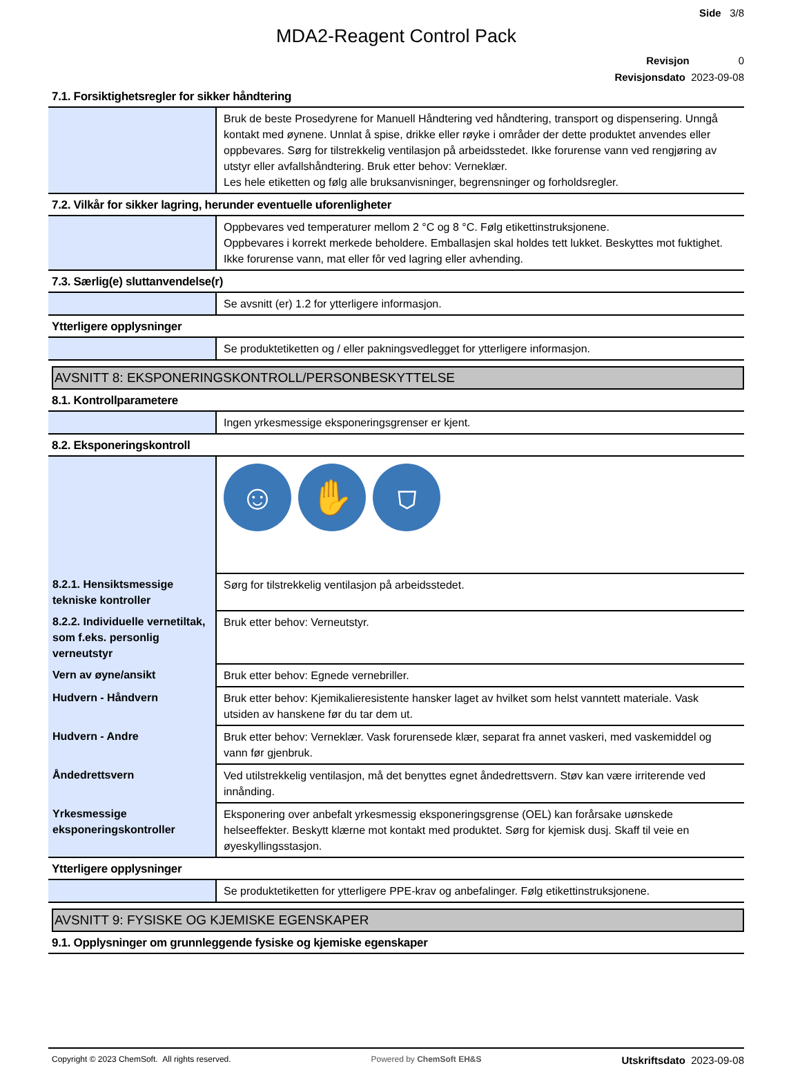Side 3/8
MDA2-Reagent Control Pack
Revisjon 0
Revisjonsdato 2023-09-08
7.1. Forsiktighetsregler for sikker håndtering
| | Bruk de beste Prosedyrene for Manuell Håndtering ved håndtering, transport og dispensering. Unngå kontakt med øynene. Unnlat å spise, drikke eller røyke i områder der dette produktet anvendes eller oppbevares. Sørg for tilstrekkelig ventilasjon på arbeidsstedet. Ikke forurense vann ved rengjøring av utstyr eller avfallshåndtering. Bruk etter behov: Verneklær. Les hele etiketten og følg alle bruksanvisninger, begrensninger og forholdsregler. |
7.2. Vilkår for sikker lagring, herunder eventuelle uforenligheter
| | Oppbevares ved temperaturer mellom 2 °C og 8 °C. Følg etikettinstruksjonene. Oppbevares i korrekt merkede beholdere. Emballasjen skal holdes tett lukket. Beskyttes mot fuktighet. Ikke forurense vann, mat eller fôr ved lagring eller avhending. |
7.3. Særlig(e) sluttanvendelse(r)
| | Se avsnitt (er) 1.2 for ytterligere informasjon. |
Ytterligere opplysninger
| | Se produktetiketten og / eller pakningsvedlegget for ytterligere informasjon. |
AVSNITT 8: EKSPONERINGSKONTROLL/PERSONBESKYTTELSE
8.1. Kontrollparametere
| | Ingen yrkesmessige eksponeringsgrenser er kjent. |
8.2. Eksponeringskontroll
| | ☺ ✋ ⛉ |
| 8.2.1. Hensiktsmessige tekniske kontroller | Sørg for tilstrekkelig ventilasjon på arbeidsstedet. |
| 8.2.2. Individuelle vernetiltak, som f.eks. personlig verneutstyr | Bruk etter behov: Verneutstyr. |
| Vern av øyne/ansikt | Bruk etter behov: Egnede vernebriller. |
| Hudvern - Håndvern | Bruk etter behov: Kjemikalieresistente hansker laget av hvilket som helst vanntett materiale. Vask utsiden av hanskene før du tar dem ut. |
| Hudvern - Andre | Bruk etter behov: Verneklær. Vask forurensede klær, separat fra annet vaskeri, med vaskemiddel og vann før gjenbruk. |
| Åndedrettsvern | Ved utilstrekkelig ventilasjon, må det benyttes egnet åndedrettsvern. Støv kan være irriterende ved innånding. |
| Yrkesmessige eksponeringskontroller | Eksponering over anbefalt yrkesmessig eksponeringsgrense (OEL) kan forårsake uønskede helseeffekter. Beskytt klærne mot kontakt med produktet. Sørg for kjemisk dusj. Skaff til veie en øyeskyllingsstasjon. |
Ytterligere opplysninger
| | Se produktetiketten for ytterligere PPE-krav og anbefalinger. Følg etikettinstruksjonene. |
AVSNITT 9: FYSISKE OG KJEMISKE EGENSKAPER
9.1. Opplysninger om grunnleggende fysiske og kjemiske egenskaper
Copyright © 2023 ChemSoft. All rights reserved. Powered by ChemSoft EH&S Utskriftsdato 2023-09-08